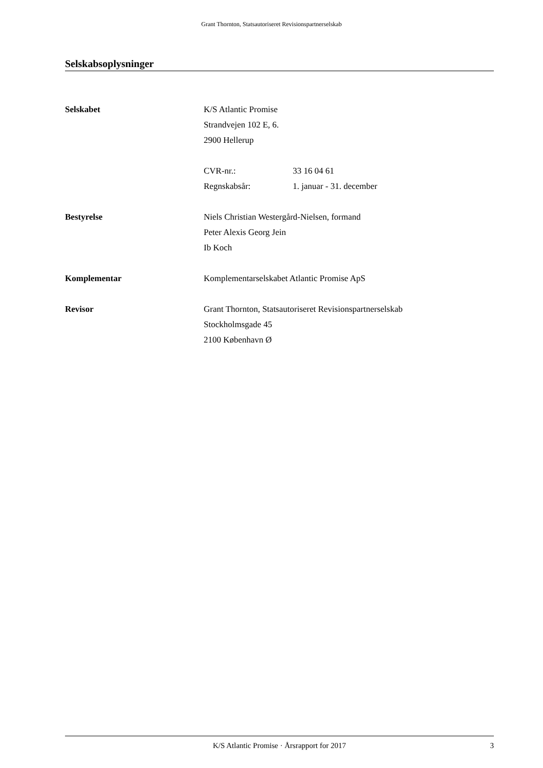Grant Thornton, Statsautoriseret Revisionspartnerselskab
Selskabsoplysninger
Selskabet K/S Atlantic Promise
Strandvejen 102 E, 6.
2900 Hellerup
CVR-nr.: 33 16 04 61
Regnskabsår: 1. januar - 31. december
Bestyrelse Niels Christian Westergård-Nielsen, formand
Peter Alexis Georg Jein
Ib Koch
Komplementar Komplementarselskabet Atlantic Promise ApS
Revisor Grant Thornton, Statsautoriseret Revisionspartnerselskab
Stockholmsgade 45
2100 København Ø
K/S Atlantic Promise · Årsrapport for 2017 3